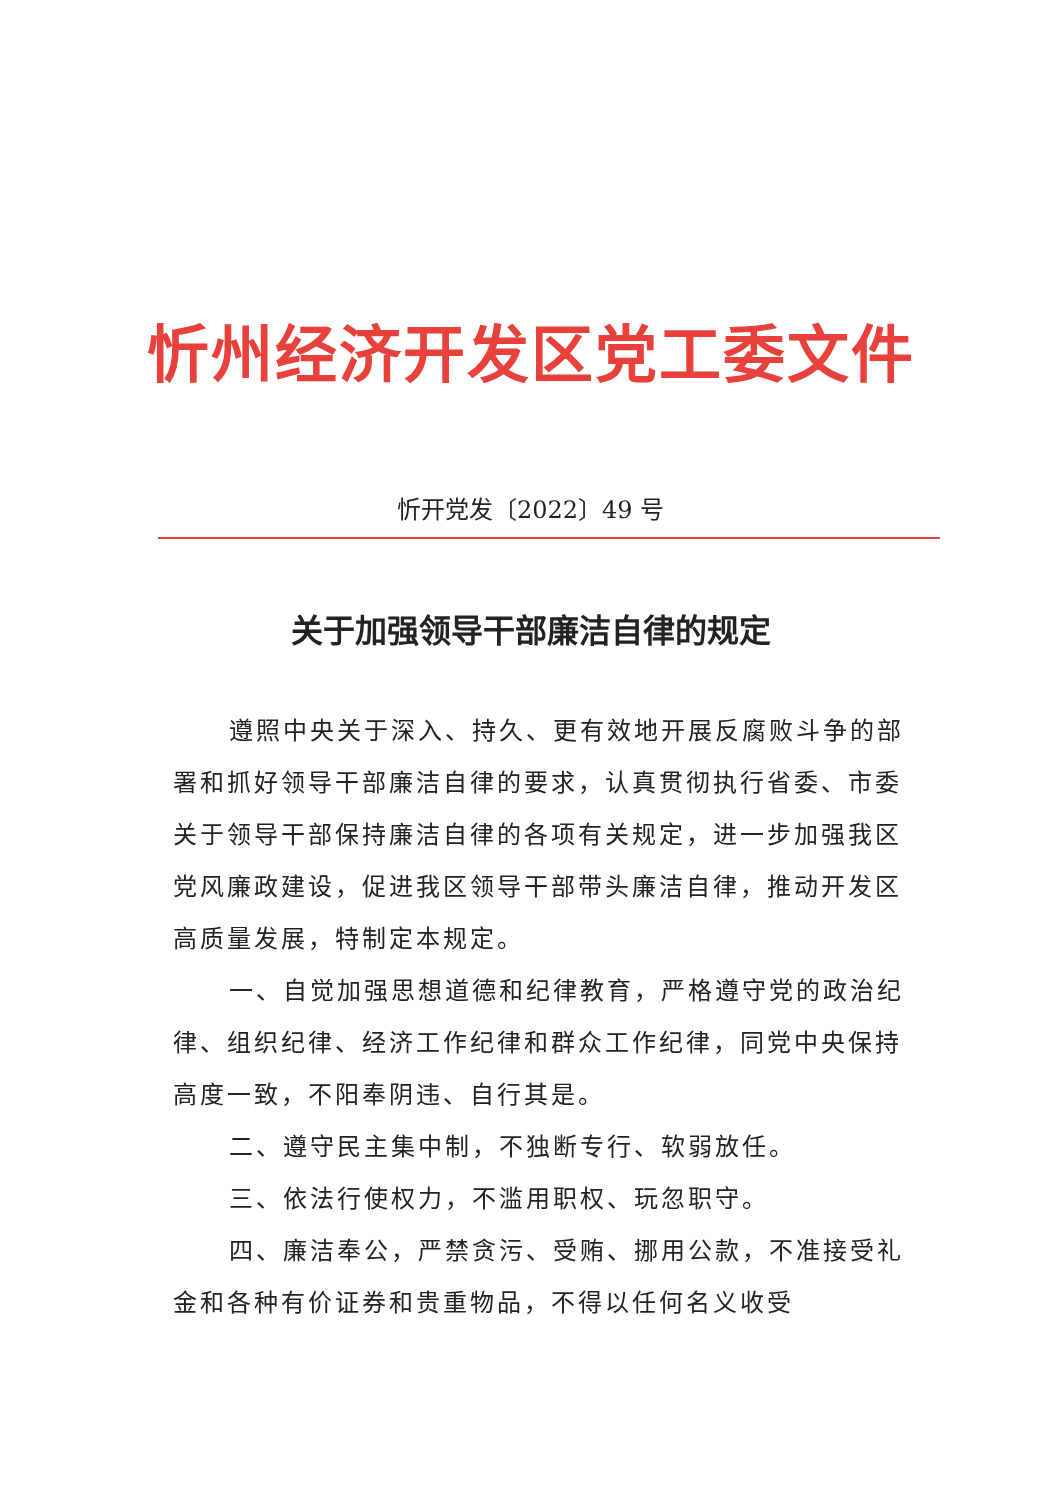忻州经济开发区党工委文件
忻开党发〔2022〕49 号
关于加强领导干部廉洁自律的规定
遵照中央关于深入、持久、更有效地开展反腐败斗争的部署和抓好领导干部廉洁自律的要求，认真贯彻执行省委、市委关于领导干部保持廉洁自律的各项有关规定，进一步加强我区党风廉政建设，促进我区领导干部带头廉洁自律，推动开发区高质量发展，特制定本规定。
一、自觉加强思想道德和纪律教育，严格遵守党的政治纪律、组织纪律、经济工作纪律和群众工作纪律，同党中央保持高度一致，不阳奉阴违、自行其是。
二、遵守民主集中制，不独断专行、软弱放任。
三、依法行使权力，不滥用职权、玩忽职守。
四、廉洁奉公，严禁贪污、受贿、挪用公款，不准接受礼金和各种有价证券和贵重物品，不得以任何名义收受